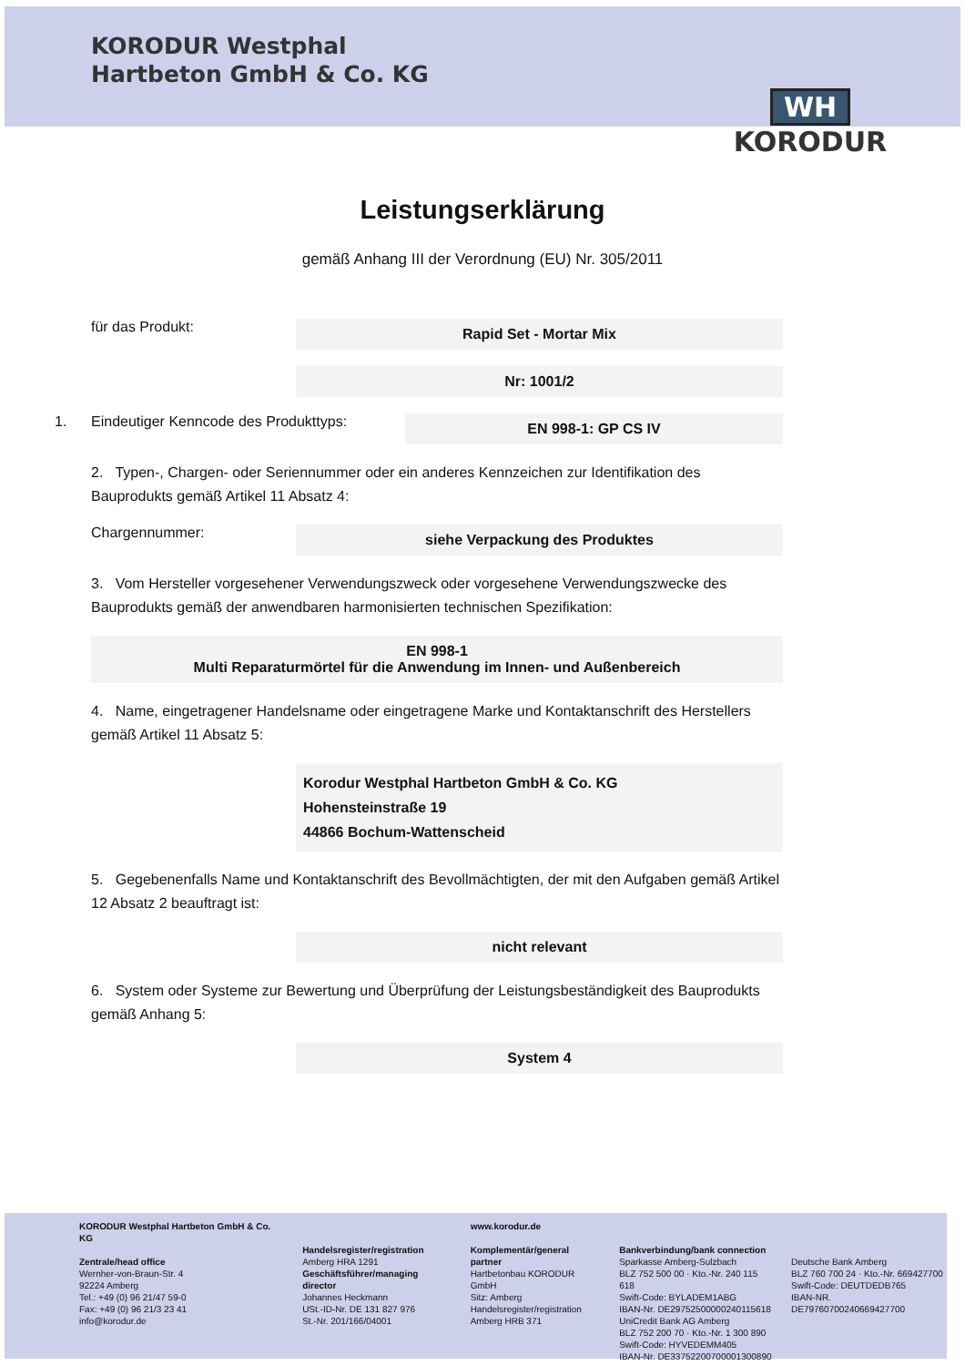KORODUR Westphal
Hartbeton GmbH & Co. KG
WH
KORODUR
Leistungserklärung
gemäß Anhang III der Verordnung (EU) Nr. 305/2011
für das Produkt: Rapid Set - Mortar Mix
Nr: 1001/2
1. Eindeutiger Kenncode des Produkttyps: EN 998-1: GP CS IV
2. Typen-, Chargen- oder Seriennummer oder ein anderes Kennzeichen zur Identifikation des Bauprodukts gemäß Artikel 11 Absatz 4:
Chargennummer: siehe Verpackung des Produktes
3. Vom Hersteller vorgesehener Verwendungszweck oder vorgesehene Verwendungszwecke des Bauprodukts gemäß der anwendbaren harmonisierten technischen Spezifikation:
EN 998-1
Multi Reparaturmörtel für die Anwendung im Innen- und Außenbereich
4. Name, eingetragener Handelsname oder eingetragene Marke und Kontaktanschrift des Herstellers gemäß Artikel 11 Absatz 5:
Korodur Westphal Hartbeton GmbH & Co. KG
Hohensteinstraße 19
44866 Bochum-Wattenscheid
5. Gegebenenfalls Name und Kontaktanschrift des Bevollmächtigten, der mit den Aufgaben gemäß Artikel 12 Absatz 2 beauftragt ist:
nicht relevant
6. System oder Systeme zur Bewertung und Überprüfung der Leistungsbeständigkeit des Bauprodukts gemäß Anhang 5:
System 4
KORODUR Westphal Hartbeton GmbH & Co. KG
Zentrale/head office
Wernher-von-Braun-Str. 4
92224 Amberg
Tel.: +49 (0) 96 21/47 59-0
Fax: +49 (0) 96 21/3 23 41
info@korodur.de
Handelsregister/registration
Amberg HRA 1291
Geschäftsführer/managing director
Johannes Heckmann
USt.-ID-Nr. DE 131 827 976
St.-Nr. 201/166/04001
www.korodur.de
Komplementär/general partner
Hartbetonbau KORODUR GmbH
Sitz: Amberg
Handelsregister/registration
Amberg HRB 371
Bankverbindung/bank connection
Sparkasse Amberg-Sulzbach
BLZ 752 500 00 · Kto.-Nr. 240 115 618
Swift-Code: BYLADEM1ABG
IBAN-Nr. DE29752500000240115618
UniCredit Bank AG Amberg
BLZ 752 200 70 · Kto.-Nr. 1 300 890
Swift-Code: HYVEDEMM405
IBAN-Nr. DE33752200700001300890
Deutsche Bank Amberg
BLZ 760 700 24 · Kto.-Nr. 669427700
Swift-Code: DEUTDEDB765
IBAN-NR. DE79760700240669427700